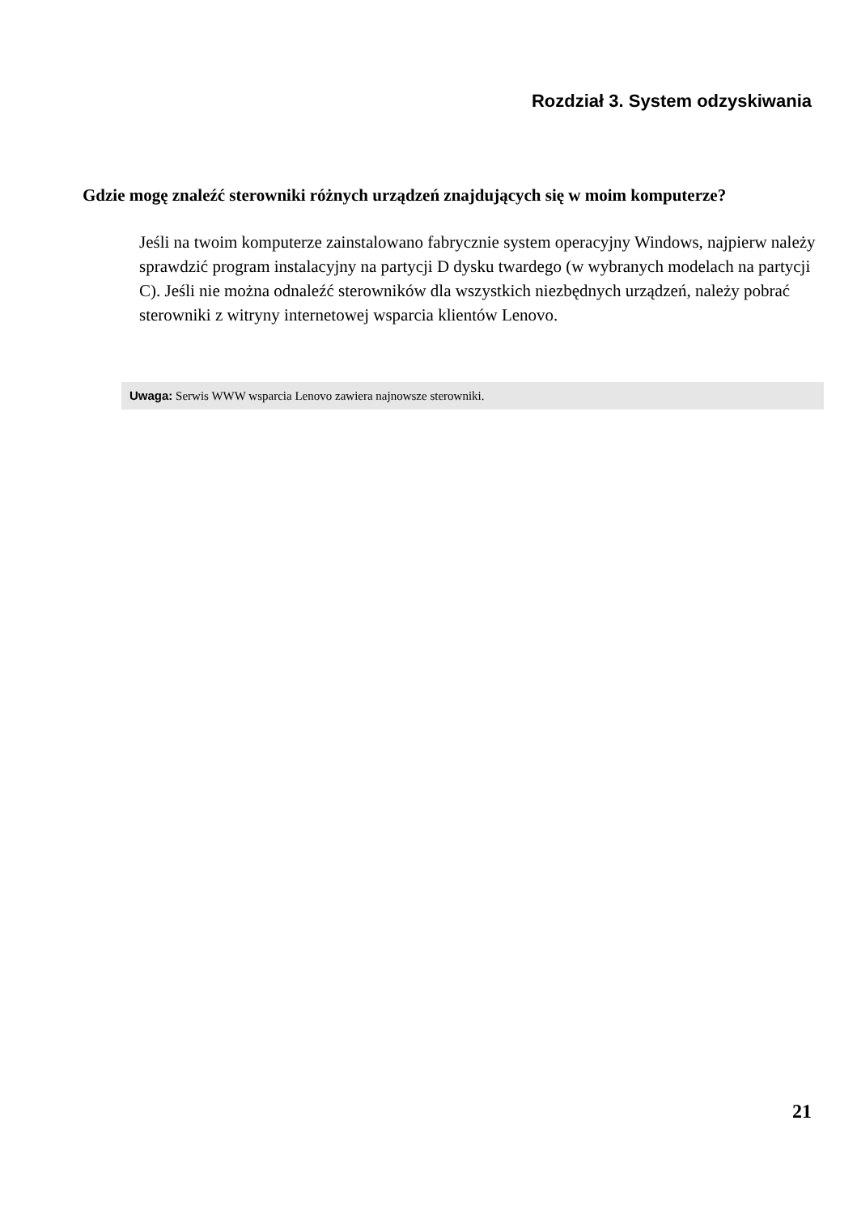Rozdział 3. System odzyskiwania
Gdzie mogę znaleźć sterowniki różnych urządzeń znajdujących się w moim komputerze?
Jeśli na twoim komputerze zainstalowano fabrycznie system operacyjny Windows, najpierw należy sprawdzić program instalacyjny na partycji D dysku twardego (w wybranych modelach na partycji C). Jeśli nie można odnaleźć sterowników dla wszystkich niezbędnych urządzeń, należy pobrać sterowniki z witryny internetowej wsparcia klientów Lenovo.
Uwaga: Serwis WWW wsparcia Lenovo zawiera najnowsze sterowniki.
21